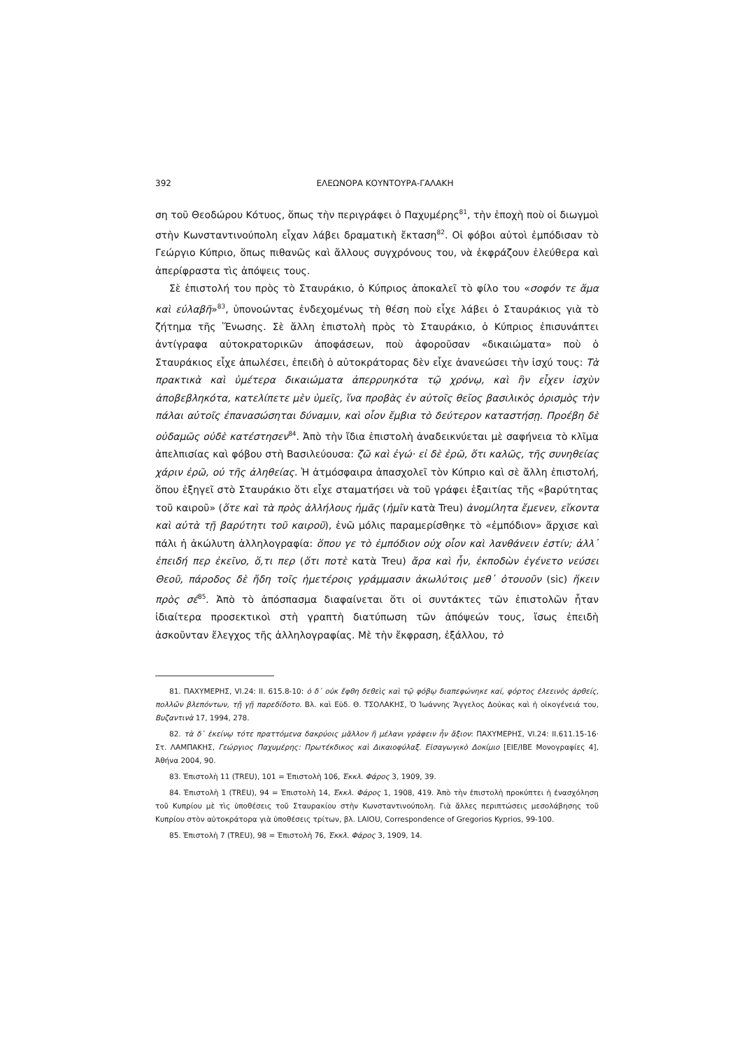392 ΕΛΕΩΝΟΡΑ ΚΟΥΝΤΟΥΡΑ-ΓΑΛΑΚΗ
ση τοῦ Θεοδώρου Κότυος, ὅπως τὴν περιγράφει ὁ Παχυμέρης<sup>81</sup>, τὴν ἐποχὴ ποὺ οἱ διωγμοὶ στὴν Κωνσταντινούπολη εἶχαν λάβει δραματικὴ ἔκταση<sup>82</sup>. Οἱ φόβοι αὐτοὶ ἐμπόδισαν τὸ Γεώργιο Κύπριο, ὅπως πιθανῶς καὶ ἄλλους συγχρόνους του, νὰ ἐκφράζουν ἐλεύθερα καὶ ἀπερίφραστα τὶς ἀπόψεις τους.
Σὲ ἐπιστολή του πρὸς τὸ Σταυράκιο, ὁ Κύπριος ἀποκαλεῖ τὸ φίλο του «σοφόν τε ἅμα καὶ εὐλαβῆ»<sup>83</sup>, ὑπονοώντας ἐνδεχομένως τὴ θέση ποὺ εἶχε λάβει ὁ Σταυράκιος γιὰ τὸ ζήτημα τῆς Ἕνωσης. Σὲ ἄλλη ἐπιστολὴ πρὸς τὸ Σταυράκιο, ὁ Κύπριος ἐπισυνάπτει ἀντίγραφα αὐτοκρατορικῶν ἀποφάσεων, ποὺ ἀφοροῦσαν «δικαιώματα» ποὺ ὁ Σταυράκιος εἶχε ἀπωλέσει, ἐπειδὴ ὁ αὐτοκράτορας δὲν εἶχε ἀνανεώσει τὴν ἰσχύ τους: Τὰ πρακτικὰ καὶ ὑμέτερα δικαιώματα ἀπερρυηκότα τῷ χρόνῳ, καὶ ἣν εἶχεν ἰσχὺν ἀποβεβληκότα, κατελίπετε μὲν ὑμεῖς, ἵνα προβὰς ἐν αὐτοῖς θεῖος βασιλικὸς ὁρισμὸς τὴν πάλαι αὐτοῖς ἐπανασώσηται δύναμιν, καὶ οἷον ἔμβια τὸ δεύτερον καταστήσῃ. Προέβη δὲ οὐδαμῶς οὐδὲ κατέστησεν<sup>84</sup>. Ἀπὸ τὴν ἴδια ἐπιστολὴ ἀναδεικνύεται μὲ σαφήνεια τὸ κλῖμα ἀπελπισίας καὶ φόβου στὴ Βασιλεύουσα: ζῶ καὶ ἐγώ· εἰ δὲ ἐρῶ, ὅτι καλῶς, τῆς συνηθείας χάριν ἐρῶ, οὐ τῆς ἀληθείας. Ἡ ἀτμόσφαιρα ἀπασχολεῖ τὸν Κύπριο καὶ σὲ ἄλλη ἐπιστολή, ὅπου ἐξηγεῖ στὸ Σταυράκιο ὅτι εἶχε σταματήσει νὰ τοῦ γράφει ἐξαιτίας τῆς «βαρύτητας τοῦ καιροῦ» (ὅτε καὶ τὰ πρὸς ἀλλήλους ἡμᾶς (ἡμῖν κατὰ Treu) ἀνομίλητα ἔμενεν, εἴκοντα καὶ αὐτὰ τῇ βαρύτητι τοῦ καιροῦ), ἐνῶ μόλις παραμερίσθηκε τὸ «ἐμπόδιον» ἄρχισε καὶ πάλι ἡ ἀκώλυτη ἀλληλογραφία: ὅπου γε τὸ ἐμπόδιον οὐχ οἷον καὶ λανθάνειν ἐστίν; ἀλλ᾽ ἐπειδή περ ἐκεῖνο, ὅ,τι περ (ὅτι ποτὲ κατὰ Treu) ἄρα καὶ ἦν, ἐκποδὼν ἐγένετο νεύσει Θεοῦ, πάροδος δὲ ἤδη τοῖς ἡμετέροις γράμμασιν ἀκωλύτοις μεθ᾽ ὁτουοῦν (sic) ἥκειν πρὸς σέ<sup>85</sup>. Ἀπὸ τὸ ἀπόσπασμα διαφαίνεται ὅτι οἱ συντάκτες τῶν ἐπιστολῶν ἦταν ἰδιαίτερα προσεκτικοὶ στὴ γραπτὴ διατύπωση τῶν ἀπόψεών τους, ἴσως ἐπειδὴ ἀσκοῦνταν ἔλεγχος τῆς ἀλληλογραφίας. Μὲ τὴν ἔκφραση, ἐξάλλου, τὸ
81. ΠΑΧΥΜΕΡΗΣ, VI.24: II. 615.8-10: ὁ δ᾽ οὐκ ἔφθη δεθεὶς καὶ τῷ φόβῳ διαπεφώνηκε καί, φόρτος ἐλεεινὸς ἀρθείς, πολλῶν βλεπόντων, τῇ γῇ παρεδίδοτο. Βλ. καὶ Εὐδ. Θ. ΤΣΟΛΑΚΗΣ, Ὁ Ἰωάννης Ἄγγελος Δούκας καὶ ἡ οἰκογένειά του, Βυζαντινὰ 17, 1994, 278.
82. τὰ δ᾽ ἐκείνῳ τότε πραττόμενα δακρύοις μᾶλλον ἢ μέλανι γράφειν ἦν ἄξιον: ΠΑΧΥΜΕΡΗΣ, VI.24: II.611.15-16· Στ. ΛΑΜΠΑΚΗΣ, Γεώργιος Παχυμέρης: Πρωτέκδικος καὶ Δικαιοφύλαξ. Εἰσαγωγικὸ Δοκίμιο [ΕΙΕ/ΙΒΕ Μονογραφίες 4], Ἀθήνα 2004, 90.
83. Ἐπιστολὴ 11 (TREU), 101 = Ἐπιστολὴ 106, Ἐκκλ. Φάρος 3, 1909, 39.
84. Ἐπιστολὴ 1 (TREU), 94 = Ἐπιστολὴ 14, Ἐκκλ. Φάρος 1, 1908, 419. Ἀπὸ τὴν ἐπιστολὴ προκύπτει ἡ ἐνασχόληση τοῦ Κυπρίου μὲ τὶς ὑποθέσεις τοῦ Σταυρακίου στὴν Κωνσταντινούπολη. Γιὰ ἄλλες περιπτώσεις μεσολάβησης τοῦ Κυπρίου στὸν αὐτοκράτορα γιὰ ὑποθέσεις τρίτων, βλ. LAIOU, Correspondence of Gregorios Kyprios, 99-100.
85. Ἐπιστολὴ 7 (TREU), 98 = Ἐπιστολὴ 76, Ἐκκλ. Φάρος 3, 1909, 14.